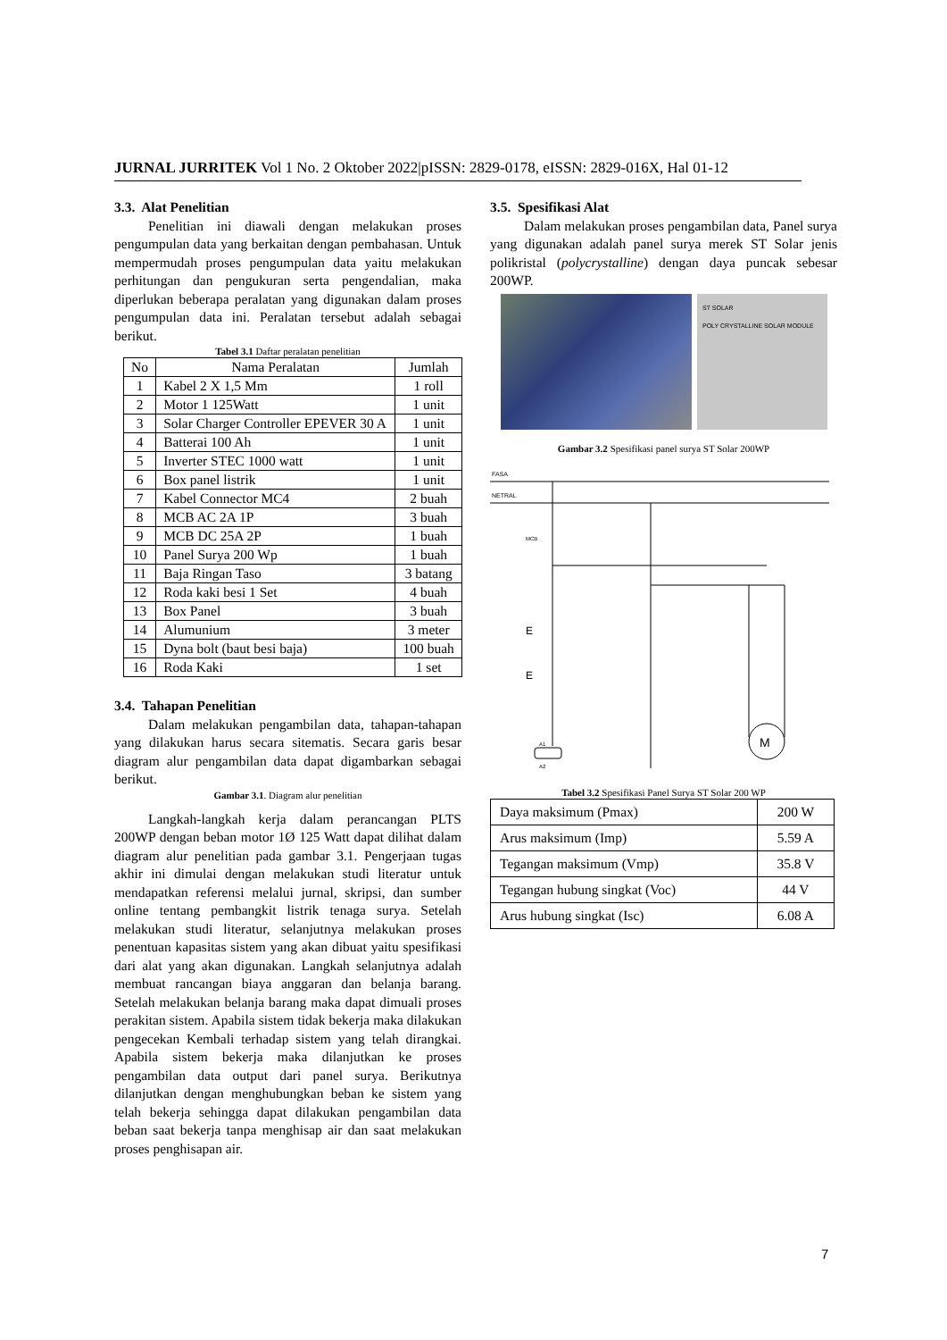JURNAL JURRITEK Vol 1 No. 2 Oktober 2022|pISSN: 2829-0178, eISSN: 2829-016X, Hal 01-12
3.3. Alat Penelitian
Penelitian ini diawali dengan melakukan proses pengumpulan data yang berkaitan dengan pembahasan. Untuk mempermudah proses pengumpulan data yaitu melakukan perhitungan dan pengukuran serta pengendalian, maka diperlukan beberapa peralatan yang digunakan dalam proses pengumpulan data ini. Peralatan tersebut adalah sebagai berikut.
Tabel 3.1 Daftar peralatan penelitian
| No | Nama Peralatan | Jumlah |
| --- | --- | --- |
| 1 | Kabel 2 X 1,5 Mm | 1 roll |
| 2 | Motor 1 125Watt | 1 unit |
| 3 | Solar Charger Controller EPEVER 30 A | 1 unit |
| 4 | Batterai 100 Ah | 1 unit |
| 5 | Inverter STEC 1000 watt | 1 unit |
| 6 | Box panel listrik | 1 unit |
| 7 | Kabel Connector MC4 | 2 buah |
| 8 | MCB AC 2A 1P | 3 buah |
| 9 | MCB DC 25A 2P | 1 buah |
| 10 | Panel Surya 200 Wp | 1 buah |
| 11 | Baja Ringan Taso | 3 batang |
| 12 | Roda kaki besi 1 Set | 4 buah |
| 13 | Box Panel | 3 buah |
| 14 | Alumunium | 3 meter |
| 15 | Dyna bolt (baut besi baja) | 100 buah |
| 16 | Roda Kaki | 1 set |
3.4. Tahapan Penelitian
Dalam melakukan pengambilan data, tahapan-tahapan yang dilakukan harus secara sitematis. Secara garis besar diagram alur pengambilan data dapat digambarkan sebagai berikut.
Gambar 3.1. Diagram alur penelitian
Langkah-langkah kerja dalam perancangan PLTS 200WP dengan beban motor 1Ø 125 Watt dapat dilihat dalam diagram alur penelitian pada gambar 3.1. Pengerjaan tugas akhir ini dimulai dengan melakukan studi literatur untuk mendapatkan referensi melalui jurnal, skripsi, dan sumber online tentang pembangkit listrik tenaga surya. Setelah melakukan studi literatur, selanjutnya melakukan proses penentuan kapasitas sistem yang akan dibuat yaitu spesifikasi dari alat yang akan digunakan. Langkah selanjutnya adalah membuat rancangan biaya anggaran dan belanja barang. Setelah melakukan belanja barang maka dapat dimuali proses perakitan sistem. Apabila sistem tidak bekerja maka dilakukan pengecekan Kembali terhadap sistem yang telah dirangkai. Apabila sistem bekerja maka dilanjutkan ke proses pengambilan data output dari panel surya. Berikutnya dilanjutkan dengan menghubungkan beban ke sistem yang telah bekerja sehingga dapat dilakukan pengambilan data beban saat bekerja tanpa menghisap air dan saat melakukan proses penghisapan air.
3.5. Spesifikasi Alat
Dalam melakukan proses pengambilan data, Panel surya yang digunakan adalah panel surya merek ST Solar jenis polikristal (polycrystalline) dengan daya puncak sebesar 200WP.
ST SOLAR
POLY CRYSTALLINE SOLAR MODULE
Gambar 3.2 Spesifikasi panel surya ST Solar 200WP
FASA
NETRAL
M
MCB
E
E
A1
A2
Tabel 3.2 Spesifikasi Panel Surya ST Solar 200 WP
| Daya maksimum (Pmax) | 200 W |
| Arus maksimum (Imp) | 5.59 A |
| Tegangan maksimum (Vmp) | 35.8 V |
| Tegangan hubung singkat (Voc) | 44 V |
| Arus hubung singkat (Isc) | 6.08 A |
7